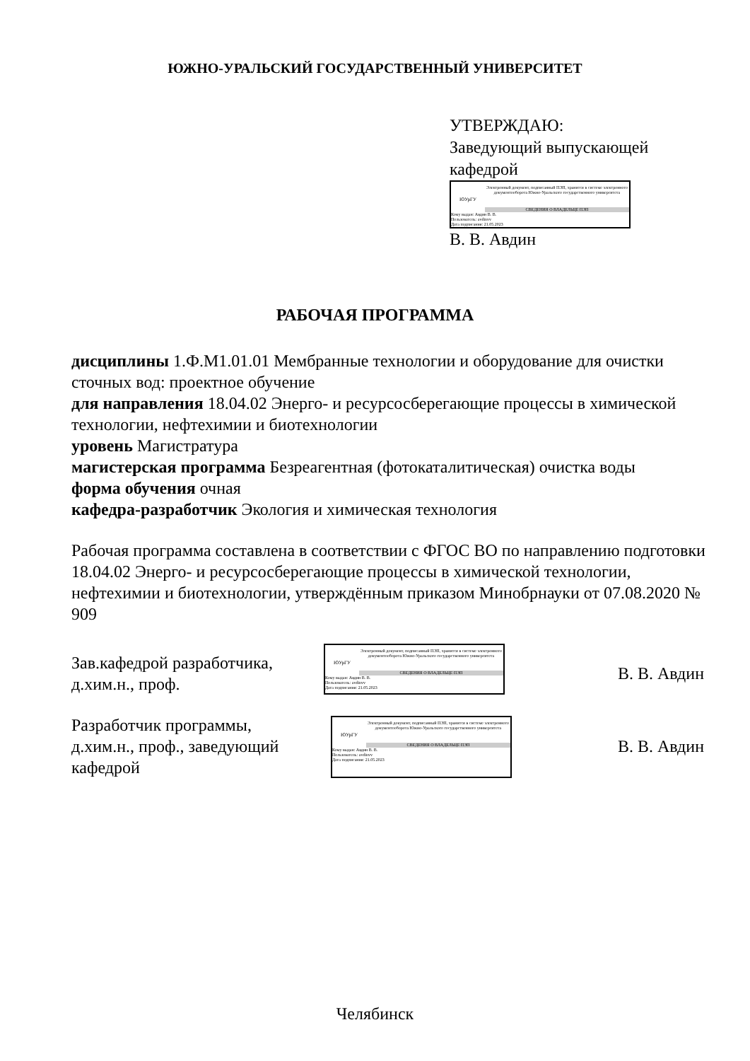ЮЖНО-УРАЛЬСКИЙ ГОСУДАРСТВЕННЫЙ УНИВЕРСИТЕТ
УТВЕРЖДАЮ:
Заведующий выпускающей
кафедрой
ЮУрГУ
Электронный документ, подписанный ПЭП, хранится в системе электронного документооборота Южно-Уральского государственного университета
СВЕДЕНИЯ О ВЛАДЕЛЬЦЕ ПЭП
Кому выдан: Авдин В. В.
Пользователь: avdinvv
Дата подписания: 21.05.2023
В. В. Авдин
РАБОЧАЯ ПРОГРАММА
дисциплины 1.Ф.М1.01.01 Мембранные технологии и оборудование для очистки сточных вод: проектное обучение
для направления 18.04.02 Энерго- и ресурсосберегающие процессы в химической технологии, нефтехимии и биотехнологии
уровень Магистратура
магистерская программа Безреагентная (фотокаталитическая) очистка воды
форма обучения очная
кафедра-разработчик Экология и химическая технология
Рабочая программа составлена в соответствии с ФГОС ВО по направлению подготовки 18.04.02 Энерго- и ресурсосберегающие процессы в химической технологии, нефтехимии и биотехнологии, утверждённым приказом Минобрнауки от 07.08.2020 № 909
Зав.кафедрой разработчика,
д.хим.н., проф.
ЮУрГУ
Электронный документ, подписанный ПЭП, хранится в системе электронного документооборота Южно-Уральского государственного университета
СВЕДЕНИЯ О ВЛАДЕЛЬЦЕ ПЭП
Кому выдан: Авдин В. В.
Пользователь: avdinvv
Дата подписания: 21.05.2023
В. В. Авдин
Разработчик программы,
д.хим.н., проф., заведующий
кафедрой
ЮУрГУ
Электронный документ, подписанный ПЭП, хранится в системе электронного документооборота Южно-Уральского государственного университета
СВЕДЕНИЯ О ВЛАДЕЛЬЦЕ ПЭП
Кому выдан: Авдин В. В.
Пользователь: avdinvv
Дата подписания: 21.05.2023
В. В. Авдин
Челябинск